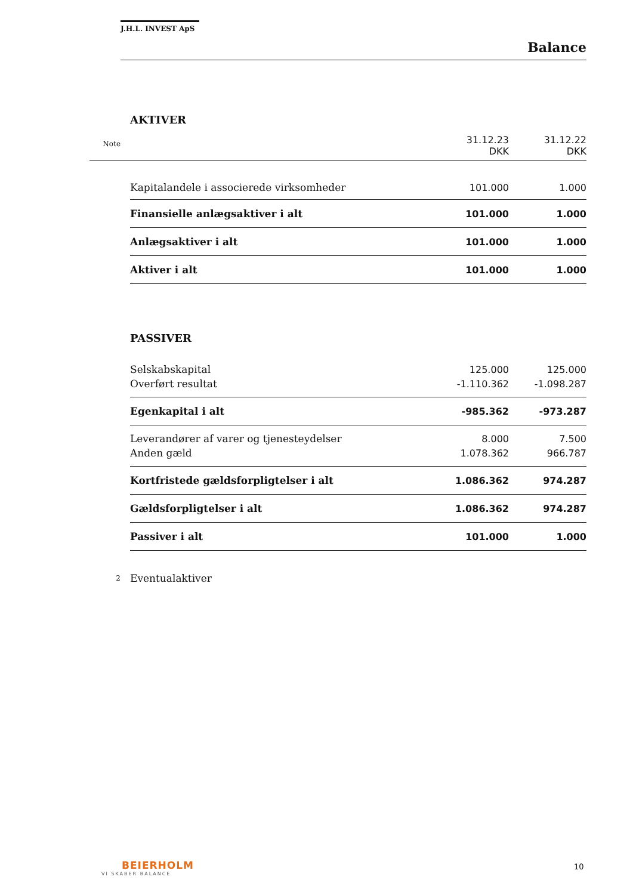J.H.L. INVEST ApS
Balance
| | AKTIVER | | |
| Note | | 31.12.23 DKK | 31.12.22 DKK |
| | Kapitalandele i associerede virksomheder | 101.000 | 1.000 |
| | Finansielle anlægsaktiver i alt | 101.000 | 1.000 |
| | Anlægsaktiver i alt | 101.000 | 1.000 |
| | Aktiver i alt | 101.000 | 1.000 |
| | PASSIVER | | |
| | Selskabskapital | 125.000 | 125.000 |
| | Overført resultat | -1.110.362 | -1.098.287 |
| | Egenkapital i alt | -985.362 | -973.287 |
| | Leverandører af varer og tjenesteydelser | 8.000 | 7.500 |
| | Anden gæld | 1.078.362 | 966.787 |
| | Kortfristede gældsforpligtelser i alt | 1.086.362 | 974.287 |
| | Gældsforpligtelser i alt | 1.086.362 | 974.287 |
| | Passiver i alt | 101.000 | 1.000 |
| 2 | Eventualaktiver | | |
BEIERHOLM
VI SKABER BALANCE
10